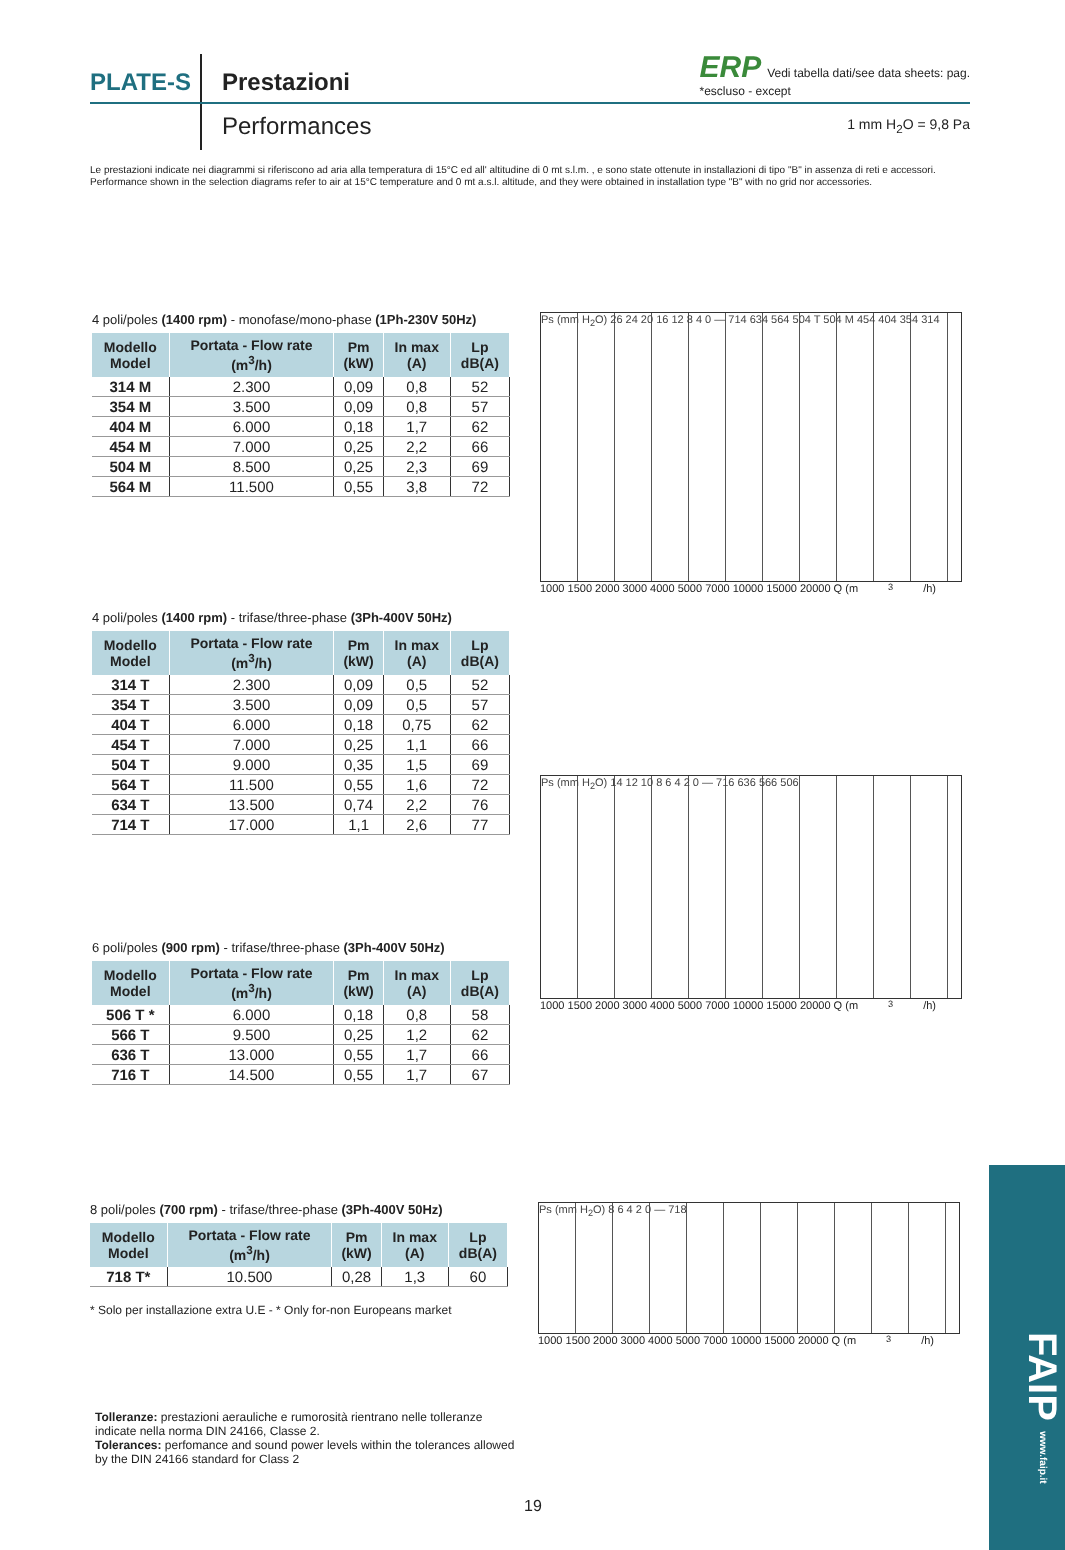PLATE-S
Prestazioni
ERP Vedi tabella dati/see data sheets: pag.
*escluso - except
Performances
1 mm H<sub>2</sub>O = 9,8 Pa
Le prestazioni indicate nei diagrammi si riferiscono ad aria alla temperatura di 15°C ed all' altitudine di 0 mt s.l.m. , e sono state ottenute in installazioni di tipo "B" in assenza di reti e accessori.
Performance shown in the selection diagrams refer to air at 15°C temperature and 0 mt a.s.l. altitude, and they were obtained in installation type "B" with no grid nor accessories.
4 poli/poles (1400 rpm) - monofase/mono-phase (1Ph-230V 50Hz)
| Modello Model | Portata - Flow rate (m<sup>3</sup>/h) | Pm (kW) | In max (A) | Lp dB(A) |
| --- | --- | --- | --- | --- |
| 314 M | 2.300 | 0,09 | 0,8 | 52 |
| 354 M | 3.500 | 0,09 | 0,8 | 57 |
| 404 M | 6.000 | 0,18 | 1,7 | 62 |
| 454 M | 7.000 | 0,25 | 2,2 | 66 |
| 504 M | 8.500 | 0,25 | 2,3 | 69 |
| 564 M | 11.500 | 0,55 | 3,8 | 72 |
Ps (mm H<sub>2</sub>O) 26 24 20 16 12 8 4 0 — 714 634 564 504 T 504 M 454 404 354 314
1000 1500 2000 3000 4000 5000 7000 10000 15000 20000 Q (m<sup>3</sup>/h)
4 poli/poles (1400 rpm) - trifase/three-phase (3Ph-400V 50Hz)
| Modello Model | Portata - Flow rate (m<sup>3</sup>/h) | Pm (kW) | In max (A) | Lp dB(A) |
| --- | --- | --- | --- | --- |
| 314 T | 2.300 | 0,09 | 0,5 | 52 |
| 354 T | 3.500 | 0,09 | 0,5 | 57 |
| 404 T | 6.000 | 0,18 | 0,75 | 62 |
| 454 T | 7.000 | 0,25 | 1,1 | 66 |
| 504 T | 9.000 | 0,35 | 1,5 | 69 |
| 564 T | 11.500 | 0,55 | 1,6 | 72 |
| 634 T | 13.500 | 0,74 | 2,2 | 76 |
| 714 T | 17.000 | 1,1 | 2,6 | 77 |
Ps (mm H<sub>2</sub>O) 14 12 10 8 6 4 2 0 — 716 636 566 506
1000 1500 2000 3000 4000 5000 7000 10000 15000 20000 Q (m<sup>3</sup>/h)
6 poli/poles (900 rpm) - trifase/three-phase (3Ph-400V 50Hz)
| Modello Model | Portata - Flow rate (m<sup>3</sup>/h) | Pm (kW) | In max (A) | Lp dB(A) |
| --- | --- | --- | --- | --- |
| 506 T * | 6.000 | 0,18 | 0,8 | 58 |
| 566 T | 9.500 | 0,25 | 1,2 | 62 |
| 636 T | 13.000 | 0,55 | 1,7 | 66 |
| 716 T | 14.500 | 0,55 | 1,7 | 67 |
8 poli/poles (700 rpm) - trifase/three-phase (3Ph-400V 50Hz)
| Modello Model | Portata - Flow rate (m<sup>3</sup>/h) | Pm (kW) | In max (A) | Lp dB(A) |
| --- | --- | --- | --- | --- |
| 718 T* | 10.500 | 0,28 | 1,3 | 60 |
* Solo per installazione extra U.E - * Only for-non Europeans market
Ps (mm H<sub>2</sub>O) 8 6 4 2 0 — 718
1000 1500 2000 3000 4000 5000 7000 10000 15000 20000 Q (m<sup>3</sup>/h)
Tolleranze: prestazioni aerauliche e rumorosità rientrano nelle tolleranze indicate nella norma DIN 24166, Classe 2.
Tolerances: perfomance and sound power levels within the tolerances allowed by the DIN 24166 standard for Class 2
19
FAIP www.faip.it